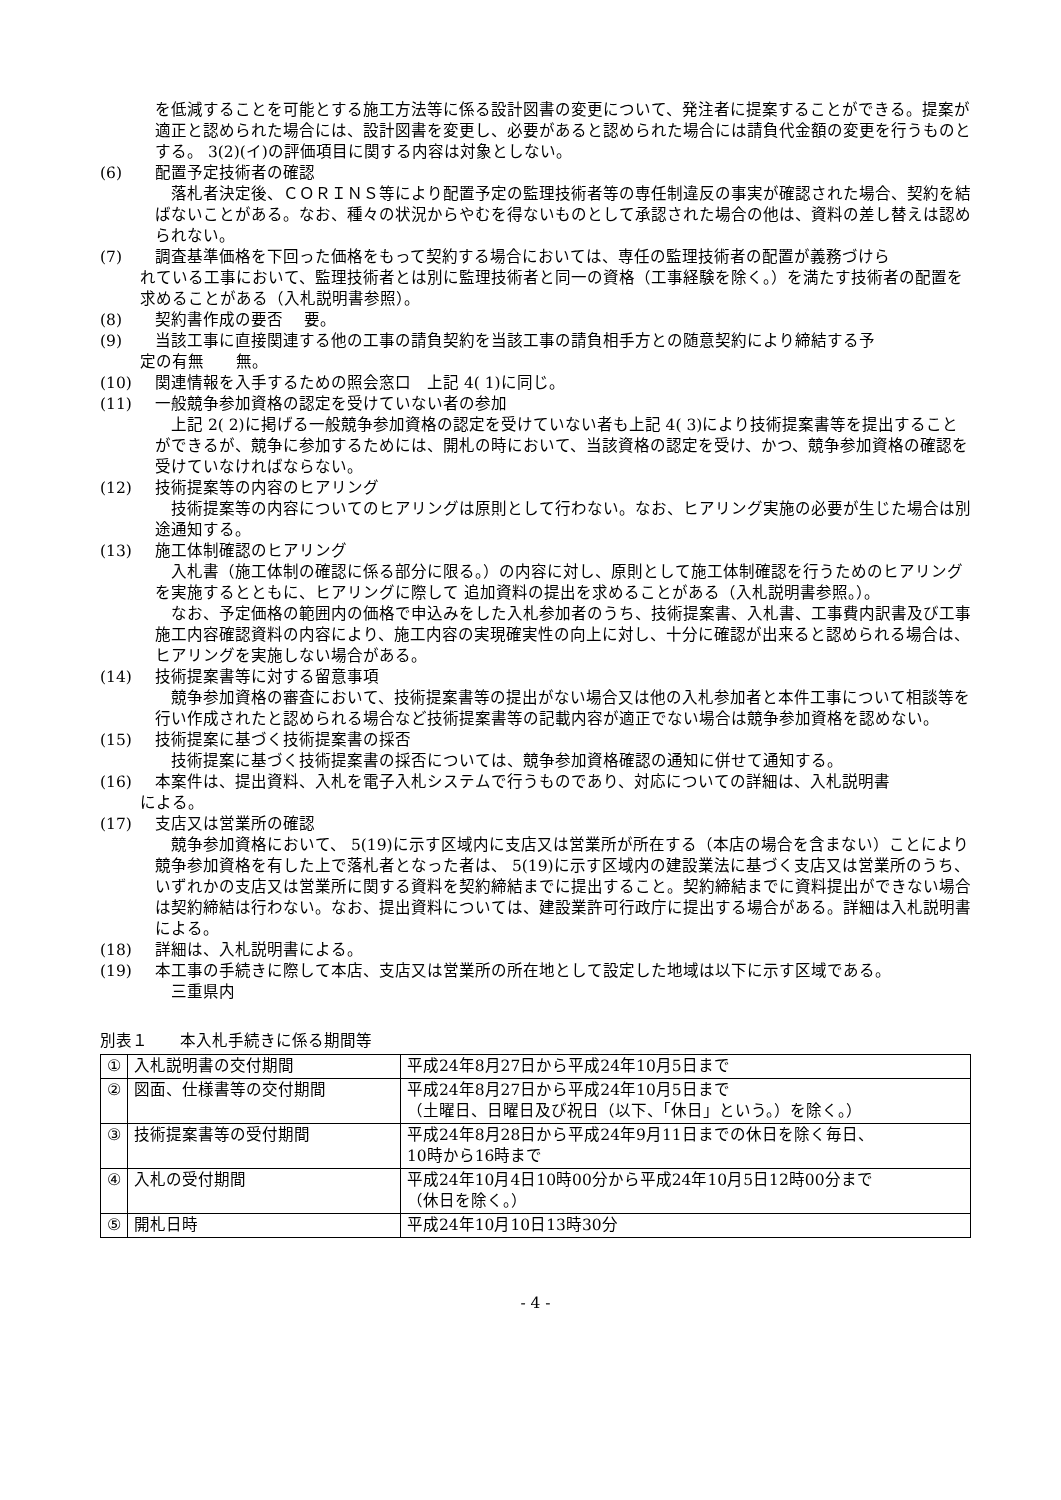を低減することを可能とする施工方法等に係る設計図書の変更について、発注者に提案することができる。提案が適正と認められた場合には、設計図書を変更し、必要があると認められた場合には請負代金額の変更を行うものとする。 3(2)(イ)の評価項目に関する内容は対象としない。
(6) 配置予定技術者の確認
　落札者決定後、ＣＯＲＩＮＳ等により配置予定の監理技術者等の専任制違反の事実が確認された場合、契約を結ばないことがある。なお、種々の状況からやむを得ないものとして承認された場合の他は、資料の差し替えは認められない。
(7) 調査基準価格を下回った価格をもって契約する場合においては、専任の監理技術者の配置が義務づけら
れている工事において、監理技術者とは別に監理技術者と同一の資格（工事経験を除く。）を満たす技術者の配置を求めることがある（入札説明書参照）。
(8) 契約書作成の要否　 要。
(9) 当該工事に直接関連する他の工事の請負契約を当該工事の請負相手方との随意契約により締結する予
定の有無　　無。
(10) 関連情報を入手するための照会窓口　上記 4( 1)に同じ。
(11) 一般競争参加資格の認定を受けていない者の参加
　上記 2( 2)に掲げる一般競争参加資格の認定を受けていない者も上記 4( 3)により技術提案書等を提出することができるが、競争に参加するためには、開札の時において、当該資格の認定を受け、かつ、競争参加資格の確認を受けていなければならない。
(12) 技術提案等の内容のヒアリング
　技術提案等の内容についてのヒアリングは原則として行わない。なお、ヒアリング実施の必要が生じた場合は別途通知する。
(13) 施工体制確認のヒアリング
　入札書（施工体制の確認に係る部分に限る。）の内容に対し、原則として施工体制確認を行うためのヒアリングを実施するとともに、ヒアリングに際して 追加資料の提出を求めることがある（入札説明書参照。）。
　なお、予定価格の範囲内の価格で申込みをした入札参加者のうち、技術提案書、入札書、工事費内訳書及び工事施工内容確認資料の内容により、施工内容の実現確実性の向上に対し、十分に確認が出来ると認められる場合は、ヒアリングを実施しない場合がある。
(14) 技術提案書等に対する留意事項
　競争参加資格の審査において、技術提案書等の提出がない場合又は他の入札参加者と本件工事について相談等を行い作成されたと認められる場合など技術提案書等の記載内容が適正でない場合は競争参加資格を認めない。
(15) 技術提案に基づく技術提案書の採否
　技術提案に基づく技術提案書の採否については、競争参加資格確認の通知に併せて通知する。
(16) 本案件は、提出資料、入札を電子入札システムで行うものであり、対応についての詳細は、入札説明書
による。
(17) 支店又は営業所の確認
　競争参加資格において、 5(19)に示す区域内に支店又は営業所が所在する（本店の場合を含まない）ことにより競争参加資格を有した上で落札者となった者は、 5(19)に示す区域内の建設業法に基づく支店又は営業所のうち、いずれかの支店又は営業所に関する資料を契約締結までに提出すること。契約締結までに資料提出ができない場合は契約締結は行わない。なお、提出資料については、建設業許可行政庁に提出する場合がある。詳細は入札説明書による。
(18) 詳細は、入札説明書による。
(19) 本工事の手続きに際して本店、支店又は営業所の所在地として設定した地域は以下に示す区域である。
　三重県内
別表１　　本入札手続きに係る期間等
| ① | 入札説明書の交付期間 | 平成24年8月27日から平成24年10月5日まで |
| ② | 図面、仕様書等の交付期間 | 平成24年8月27日から平成24年10月5日まで （土曜日、日曜日及び祝日（以下、「休日」という。）を除く。） |
| ③ | 技術提案書等の受付期間 | 平成24年8月28日から平成24年9月11日までの休日を除く毎日、 10時から16時まで |
| ④ | 入札の受付期間 | 平成24年10月4日10時00分から平成24年10月5日12時00分まで （休日を除く。） |
| ⑤ | 開札日時 | 平成24年10月10日13時30分 |
- 4 -